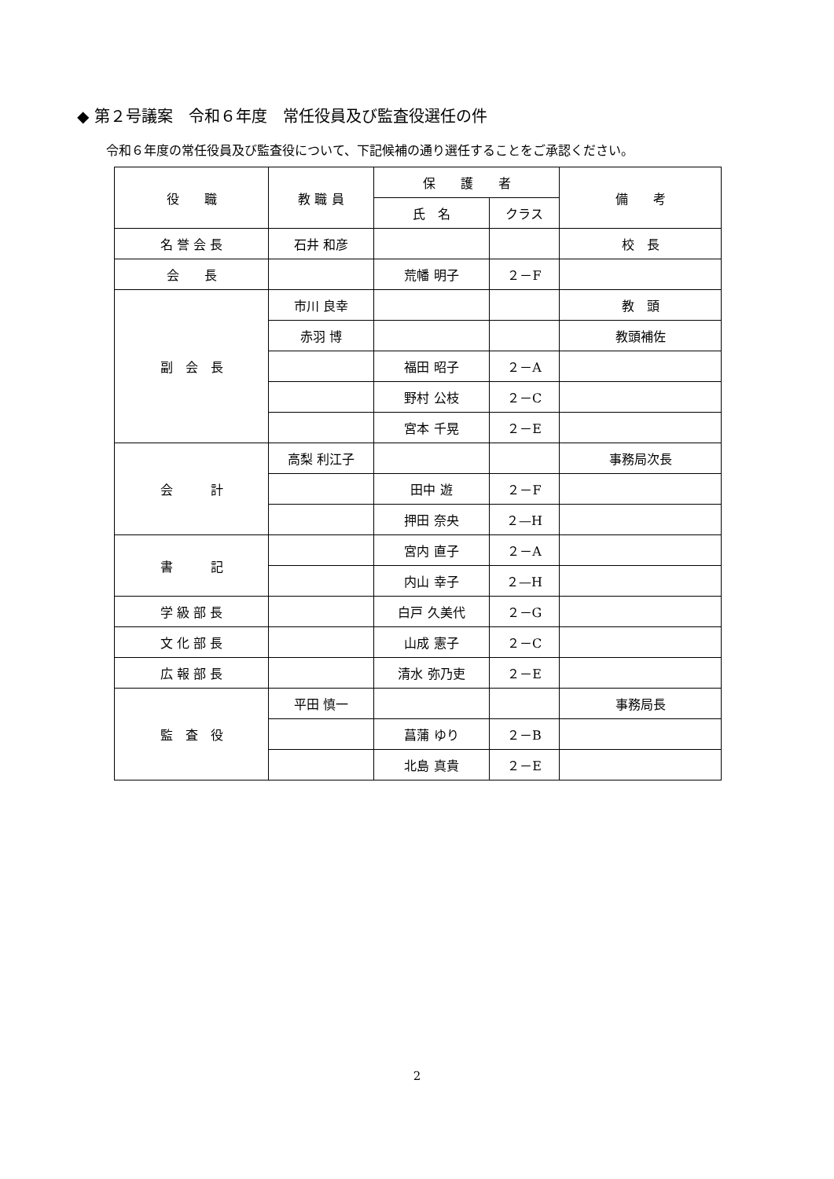◆ 第２号議案　令和６年度　常任役員及び監査役選任の件
令和６年度の常任役員及び監査役について、下記候補の通り選任することをご承認ください。
| 役 職 | 教 職 員 | 保 護 者 | | 備 考 |
| --- | --- | --- | --- | --- |
| | | 氏 名 | クラス | |
| 名 誉 会 長 | 石井 和彦 | | | 校 長 |
| 会 長 | | 荒幡 明子 | ２－F | |
| 副 会 長 | 市川 良幸 | | | 教 頭 |
| | 赤羽 博 | | | 教頭補佐 |
| | | 福田 昭子 | ２－A | |
| | | 野村 公枝 | ２－C | |
| | | 宮本 千晃 | ２－E | |
| 会 計 | 高梨 利江子 | | | 事務局次長 |
| | | 田中 遊 | ２－F | |
| | | 押田 奈央 | ２—H | |
| 書 記 | | 宮内 直子 | ２－A | |
| | | 内山 幸子 | ２—H | |
| 学 級 部 長 | | 白戸 久美代 | ２－G | |
| 文 化 部 長 | | 山成 憲子 | ２－C | |
| 広 報 部 長 | | 清水 弥乃吏 | ２－E | |
| 監 査 役 | 平田 慎一 | | | 事務局長 |
| | | 菖蒲 ゆり | ２－B | |
| | | 北島 真貴 | ２－E | |
2